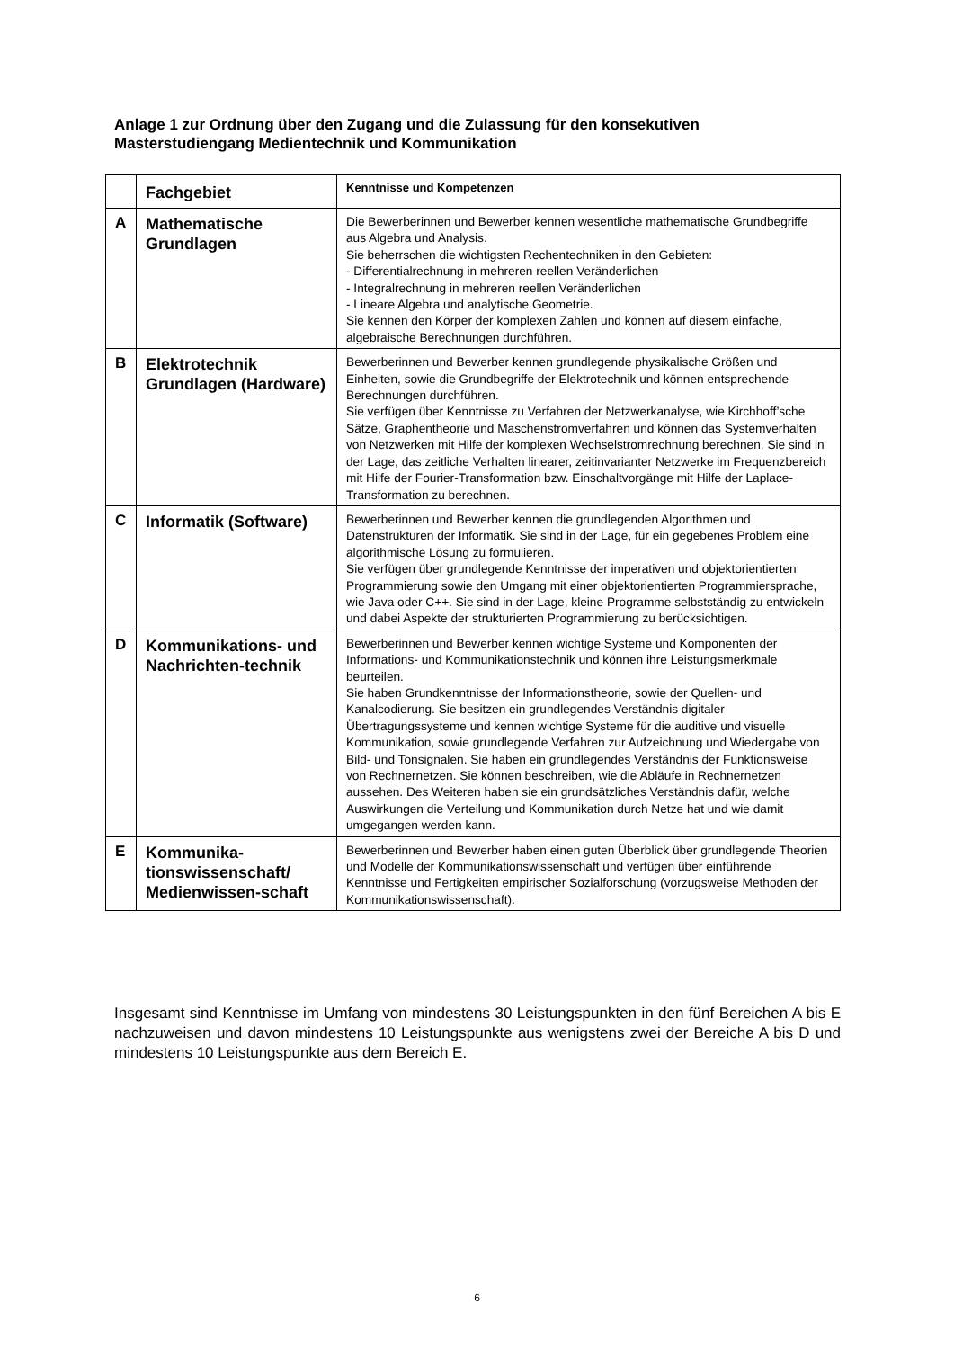Anlage 1 zur Ordnung über den Zugang und die Zulassung für den konsekutiven Masterstudiengang Medientechnik und Kommunikation
| | Fachgebiet | Kenntnisse und Kompetenzen |
| A | Mathematische Grundlagen | Die Bewerberinnen und Bewerber kennen wesentliche mathematische Grundbegriffe aus Algebra und Analysis. Sie beherrschen die wichtigsten Rechentechniken in den Gebieten: - Differentialrechnung in mehreren reellen Veränderlichen - Integralrechnung in mehreren reellen Veränderlichen - Lineare Algebra und analytische Geometrie. Sie kennen den Körper der komplexen Zahlen und können auf diesem einfache, algebraische Berechnungen durchführen. |
| B | Elektrotechnik Grundlagen (Hardware) | Bewerberinnen und Bewerber kennen grundlegende physikalische Größen und Einheiten, sowie die Grundbegriffe der Elektrotechnik und können entsprechende Berechnungen durchführen. Sie verfügen über Kenntnisse zu Verfahren der Netzwerkanalyse, wie Kirchhoff’sche Sätze, Graphentheorie und Maschenstromverfahren und können das Systemverhalten von Netzwerken mit Hilfe der komplexen Wechselstromrechnung berechnen. Sie sind in der Lage, das zeitliche Verhalten linearer, zeitinvarianter Netzwerke im Frequenzbereich mit Hilfe der Fourier-Transformation bzw. Einschaltvorgänge mit Hilfe der Laplace-Transformation zu berechnen. |
| C | Informatik (Software) | Bewerberinnen und Bewerber kennen die grundlegenden Algorithmen und Datenstrukturen der Informatik. Sie sind in der Lage, für ein gegebenes Problem eine algorithmische Lösung zu formulieren. Sie verfügen über grundlegende Kenntnisse der imperativen und objektorientierten Programmierung sowie den Umgang mit einer objektorientierten Programmiersprache, wie Java oder C++. Sie sind in der Lage, kleine Programme selbstständig zu entwickeln und dabei Aspekte der strukturierten Programmierung zu berücksichtigen. |
| D | Kommunikations- und Nachrichten-technik | Bewerberinnen und Bewerber kennen wichtige Systeme und Komponenten der Informations- und Kommunikationstechnik und können ihre Leistungsmerkmale beurteilen. Sie haben Grundkenntnisse der Informationstheorie, sowie der Quellen- und Kanalcodierung. Sie besitzen ein grundlegendes Verständnis digitaler Übertragungssysteme und kennen wichtige Systeme für die auditive und visuelle Kommunikation, sowie grundlegende Verfahren zur Aufzeichnung und Wiedergabe von Bild- und Tonsignalen. Sie haben ein grundlegendes Verständnis der Funktionsweise von Rechnernetzen. Sie können beschreiben, wie die Abläufe in Rechnernetzen aussehen. Des Weiteren haben sie ein grundsätzliches Verständnis dafür, welche Auswirkungen die Verteilung und Kommunikation durch Netze hat und wie damit umgegangen werden kann. |
| E | Kommunika-tionswissenschaft/ Medienwissen-schaft | Bewerberinnen und Bewerber haben einen guten Überblick über grundlegende Theorien und Modelle der Kommunikationswissenschaft und verfügen über einführende Kenntnisse und Fertigkeiten empirischer Sozialforschung (vorzugsweise Methoden der Kommunikationswissenschaft). |
Insgesamt sind Kenntnisse im Umfang von mindestens 30 Leistungspunkten in den fünf Bereichen A bis E nachzuweisen und davon mindestens 10 Leistungspunkte aus wenigstens zwei der Bereiche A bis D und mindestens 10 Leistungspunkte aus dem Bereich E.
6